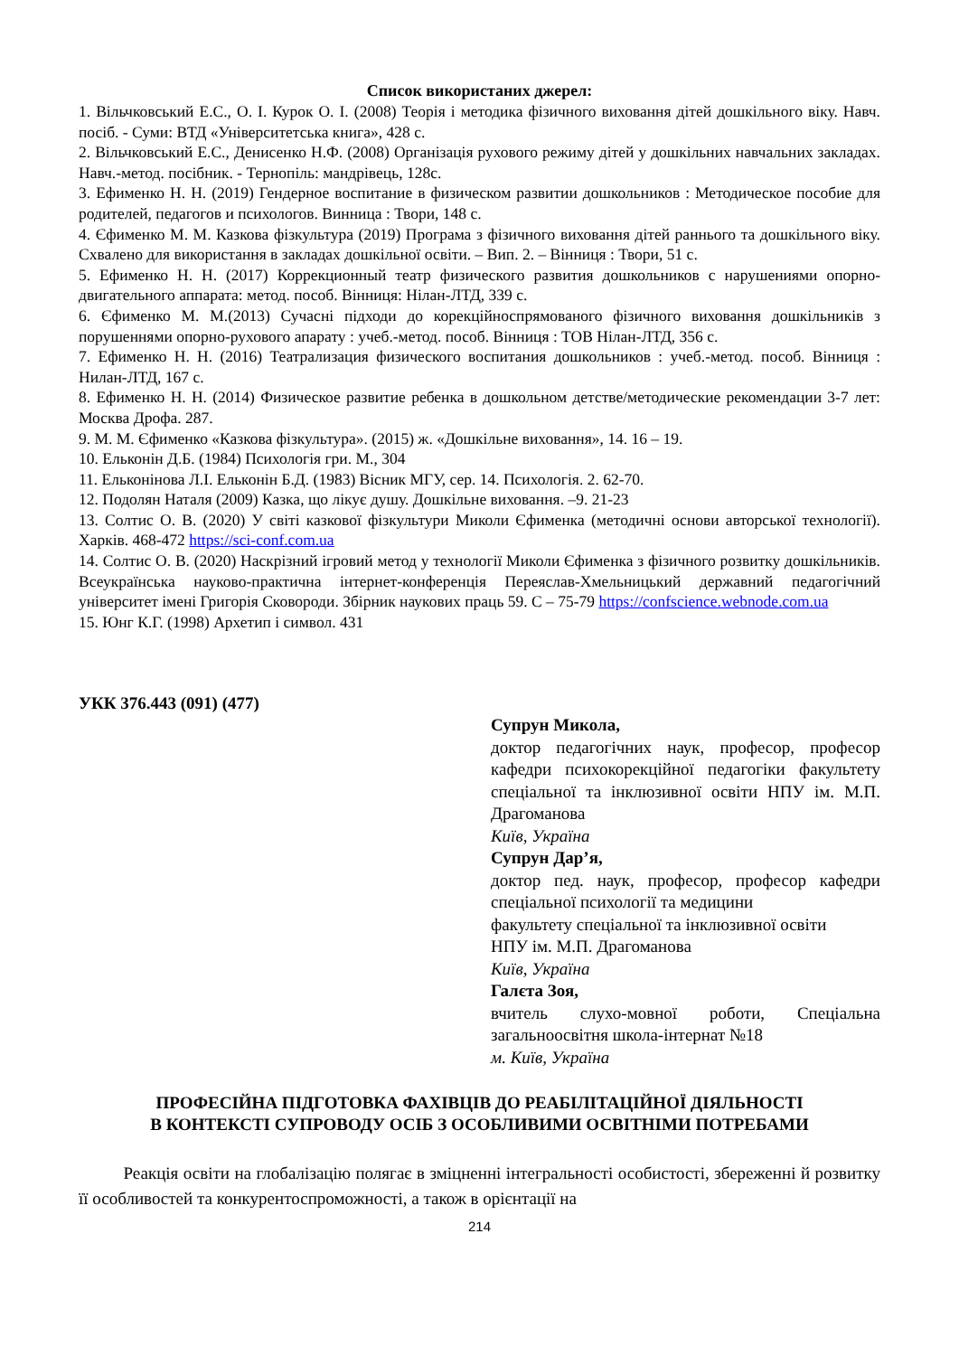Список використаних джерел:
1. Вільчковський Е.С., О. І. Курок О. І. (2008) Теорія і методика фізичного виховання дітей дошкільного віку. Навч. посіб. - Суми: ВТД «Університетська книга», 428 с.
2. Вільчковський Е.С., Денисенко Н.Ф. (2008) Організація рухового режиму дітей у дошкільних навчальних закладах. Навч.-метод. посібник. - Тернопіль: мандрівець, 128с.
3. Ефименко Н. Н. (2019) Гендерное воспитание в физическом развитии дошкольников : Методическое пособие для родителей, педагогов и психологов. Винница : Твори, 148 с.
4. Єфименко М. М. Казкова фізкультура (2019) Програма з фізичного виховання дітей раннього та дошкільного віку. Схвалено для використання в закладах дошкільної освіти. – Вип. 2. – Вінниця : Твори, 51 с.
5. Ефименко Н. Н. (2017) Коррекционный театр физического развития дошкольников с нарушениями опорно-двигательного аппарата: метод. пособ. Вінниця: Нілан-ЛТД, 339 с.
6. Єфименко М. М.(2013) Сучасні підходи до корекційноспрямованого фізичного виховання дошкільників з порушеннями опорно-рухового апарату : учеб.-метод. пособ. Вінниця : ТОВ Нілан-ЛТД, 356 с.
7. Ефименко Н. Н. (2016) Театрализация физического воспитания дошкольников : учеб.-метод. пособ. Вінниця : Нилан-ЛТД, 167 с.
8. Ефименко Н. Н. (2014) Физическое развитие ребенка в дошкольном детстве/методические рекомендации 3-7 лет: Москва Дрофа. 287.
9. М. М. Єфименко «Казкова фізкультура». (2015) ж. «Дошкільне виховання», 14. 16 – 19.
10. Ельконін Д.Б. (1984) Психологія гри. М., 304
11. Ельконінова Л.І. Ельконін Б.Д. (1983) Вісник МГУ, сер. 14. Психологія. 2. 62-70.
12. Подолян Наталя (2009) Казка, що лікує душу. Дошкільне виховання. –9. 21-23
13. Солтис О. В. (2020) У світі казкової фізкультури Миколи Єфименка (методичні основи авторської технології). Харків. 468-472 https://sci-conf.com.ua
14. Солтис О. В. (2020) Наскрізний ігровий метод у технології Миколи Єфименка з фізичного розвитку дошкільників. Всеукраїнська науково-практична інтернет-конференція Переяслав-Хмельницький державний педагогічний університет імені Григорія Сковороди. Збірник наукових праць 59. С – 75-79 https://confscience.webnode.com.ua
15. Юнг К.Г. (1998) Архетип і символ. 431
УКК 376.443 (091) (477)
Супрун Микола,
доктор педагогічних наук, професор, професор кафедри психокорекційної педагогіки факультету спеціальної та інклюзивної освіти НПУ ім. М.П. Драгоманова
Київ, Україна
Супрун Дар’я,
доктор пед. наук, професор, професор кафедри спеціальної психології та медицини
факультету спеціальної та інклюзивної освіти
НПУ ім. М.П. Драгоманова
Київ, Україна
Галєта Зоя,
вчитель слухо-мовної роботи, Спеціальна загальноосвітня школа-інтернат №18
м. Київ, Україна
ПРОФЕСІЙНА ПІДГОТОВКА ФАХІВЦІВ ДО РЕАБІЛІТАЦІЙНОЇ ДІЯЛЬНОСТІ
В КОНТЕКСТІ СУПРОВОДУ ОСІБ З ОСОБЛИВИМИ ОСВІТНІМИ ПОТРЕБАМИ
Реакція освіти на глобалізацію полягає в зміцненні інтегральності особистості, збереженні й розвитку її особливостей та конкурентоспроможності, а також в орієнтації на
214